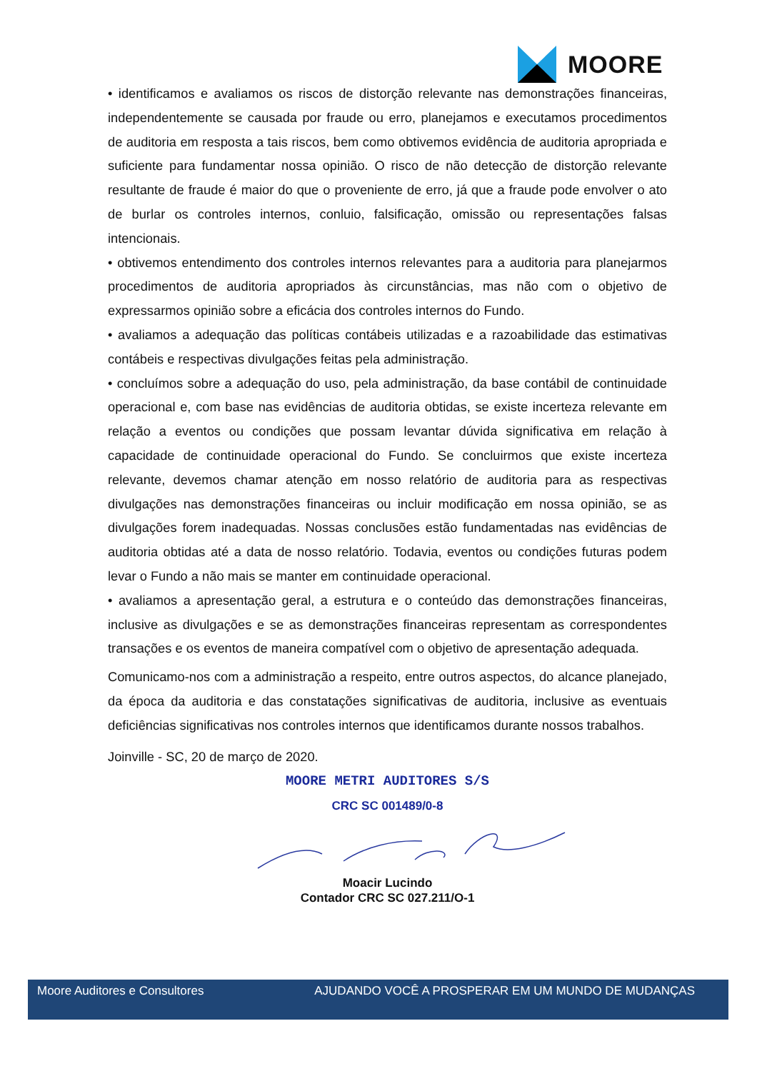MOORE
• identificamos e avaliamos os riscos de distorção relevante nas demonstrações financeiras, independentemente se causada por fraude ou erro, planejamos e executamos procedimentos de auditoria em resposta a tais riscos, bem como obtivemos evidência de auditoria apropriada e suficiente para fundamentar nossa opinião. O risco de não detecção de distorção relevante resultante de fraude é maior do que o proveniente de erro, já que a fraude pode envolver o ato de burlar os controles internos, conluio, falsificação, omissão ou representações falsas intencionais.
• obtivemos entendimento dos controles internos relevantes para a auditoria para planejarmos procedimentos de auditoria apropriados às circunstâncias, mas não com o objetivo de expressarmos opinião sobre a eficácia dos controles internos do Fundo.
• avaliamos a adequação das políticas contábeis utilizadas e a razoabilidade das estimativas contábeis e respectivas divulgações feitas pela administração.
• concluímos sobre a adequação do uso, pela administração, da base contábil de continuidade operacional e, com base nas evidências de auditoria obtidas, se existe incerteza relevante em relação a eventos ou condições que possam levantar dúvida significativa em relação à capacidade de continuidade operacional do Fundo. Se concluirmos que existe incerteza relevante, devemos chamar atenção em nosso relatório de auditoria para as respectivas divulgações nas demonstrações financeiras ou incluir modificação em nossa opinião, se as divulgações forem inadequadas. Nossas conclusões estão fundamentadas nas evidências de auditoria obtidas até a data de nosso relatório. Todavia, eventos ou condições futuras podem levar o Fundo a não mais se manter em continuidade operacional.
• avaliamos a apresentação geral, a estrutura e o conteúdo das demonstrações financeiras, inclusive as divulgações e se as demonstrações financeiras representam as correspondentes transações e os eventos de maneira compatível com o objetivo de apresentação adequada.
Comunicamo-nos com a administração a respeito, entre outros aspectos, do alcance planejado, da época da auditoria e das constatações significativas de auditoria, inclusive as eventuais deficiências significativas nos controles internos que identificamos durante nossos trabalhos.
Joinville - SC, 20 de março de 2020.
MOORE METRI AUDITORES S/S
CRC SC 001489/0-8
Moacir Lucindo
Contador CRC SC 027.211/O-1
Moore Auditores e Consultores AJUDANDO VOCÊ A PROSPERAR EM UM MUNDO DE MUDANÇAS